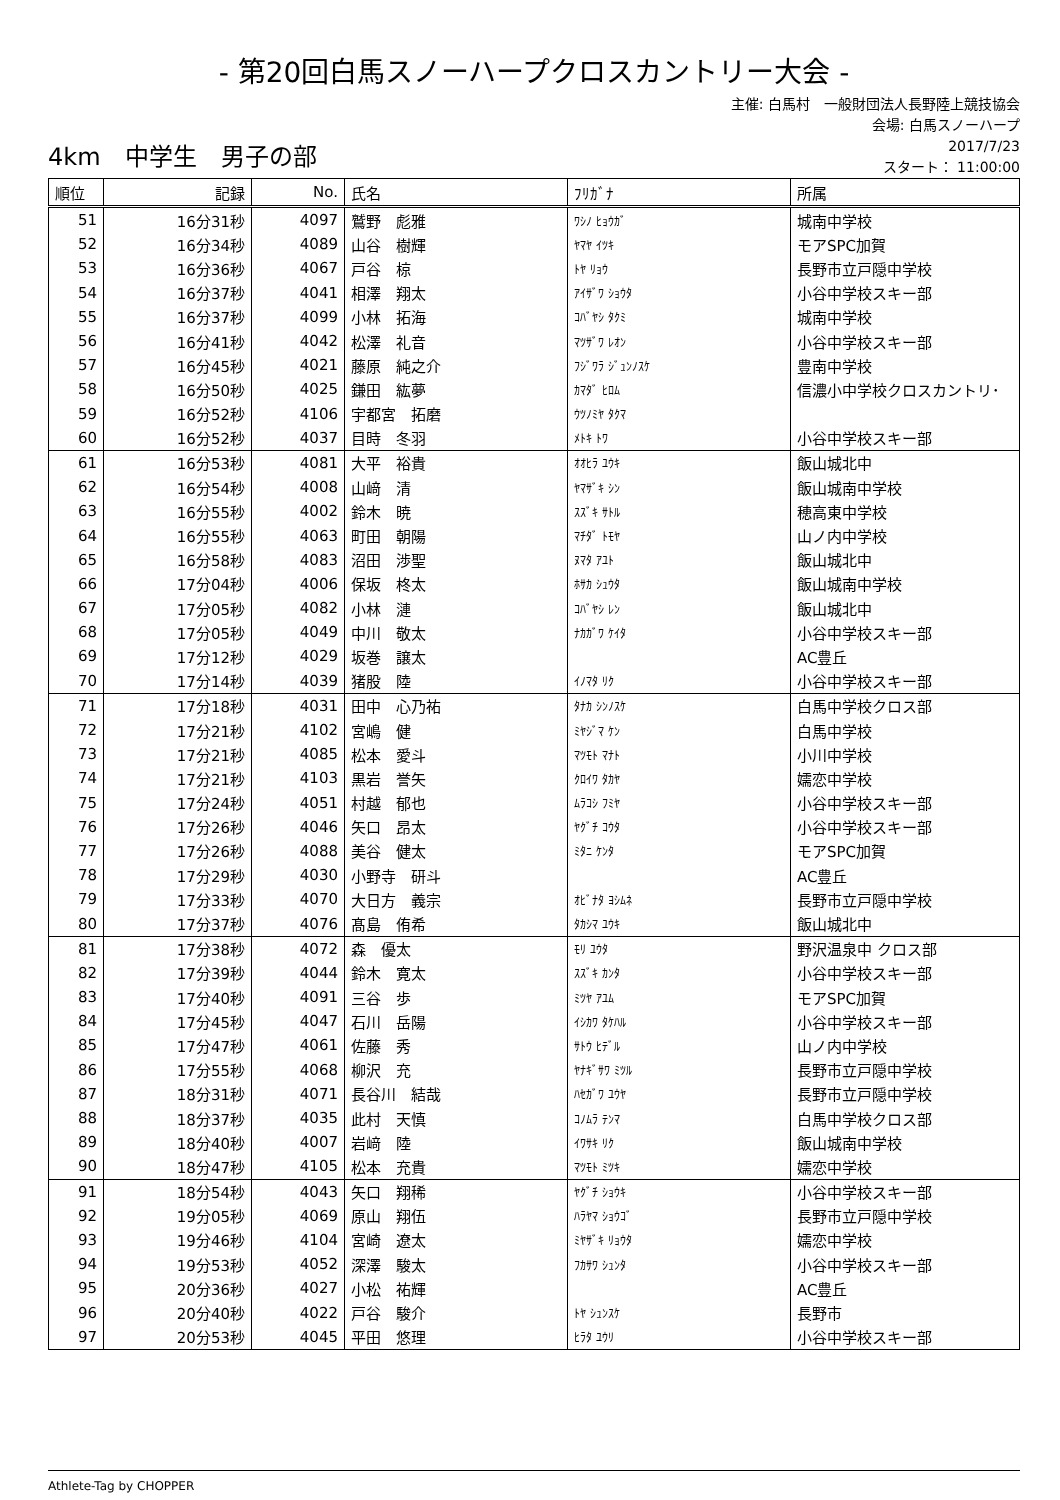- 第20回白馬スノーハープクロスカントリー大会 -
主催: 白馬村　一般財団法人長野陸上競技協会
会場: 白馬スノーハープ
4km　中学生　男子の部
2017/7/23
スタート： 11:00:00
| 順位 | 記録 | No. | 氏名 | ﾌﾘｶﾞﾅ | 所属 |
| --- | --- | --- | --- | --- | --- |
| 51 | 16分31秒 | 4097 | 鷲野 彪雅 | ﾜｼﾉ ﾋｮｳｶﾞ | 城南中学校 |
| 52 | 16分34秒 | 4089 | 山谷 樹輝 | ﾔﾏﾔ ｲﾂｷ | モアSPC加賀 |
| 53 | 16分36秒 | 4067 | 戸谷 椋 | ﾄﾔ ﾘｮｳ | 長野市立戸隠中学校 |
| 54 | 16分37秒 | 4041 | 相澤 翔太 | ｱｲｻﾞﾜ ｼｮｳﾀ | 小谷中学校スキー部 |
| 55 | 16分37秒 | 4099 | 小林 拓海 | ｺﾊﾞﾔｼ ﾀｸﾐ | 城南中学校 |
| 56 | 16分41秒 | 4042 | 松澤 礼音 | ﾏﾂｻﾞﾜ ﾚｵﾝ | 小谷中学校スキー部 |
| 57 | 16分45秒 | 4021 | 藤原 純之介 | ﾌｼﾞﾜﾗ ｼﾞｭﾝﾉｽｹ | 豊南中学校 |
| 58 | 16分50秒 | 4025 | 鎌田 紘夢 | ｶﾏﾀﾞ ﾋﾛﾑ | 信濃小中学校クロスカントリ･ |
| 59 | 16分52秒 | 4106 | 宇都宮 拓磨 | ｳﾂﾉﾐﾔ ﾀｸﾏ | |
| 60 | 16分52秒 | 4037 | 目時 冬羽 | ﾒﾄｷ ﾄﾜ | 小谷中学校スキー部 |
| 61 | 16分53秒 | 4081 | 大平 裕貴 | ｵｵﾋﾗ ﾕｳｷ | 飯山城北中 |
| 62 | 16分54秒 | 4008 | 山﨑 清 | ﾔﾏｻﾞｷ ｼﾝ | 飯山城南中学校 |
| 63 | 16分55秒 | 4002 | 鈴木 暁 | ｽｽﾞｷ ｻﾄﾙ | 穂高東中学校 |
| 64 | 16分55秒 | 4063 | 町田 朝陽 | ﾏﾁﾀﾞ ﾄﾓﾔ | 山ノ内中学校 |
| 65 | 16分58秒 | 4083 | 沼田 渉聖 | ﾇﾏﾀ ｱﾕﾄ | 飯山城北中 |
| 66 | 17分04秒 | 4006 | 保坂 柊太 | ﾎｻｶ ｼｭｳﾀ | 飯山城南中学校 |
| 67 | 17分05秒 | 4082 | 小林 漣 | ｺﾊﾞﾔｼ ﾚﾝ | 飯山城北中 |
| 68 | 17分05秒 | 4049 | 中川 敬太 | ﾅｶｶﾞﾜ ｹｲﾀ | 小谷中学校スキー部 |
| 69 | 17分12秒 | 4029 | 坂巻 譲太 | | AC豊丘 |
| 70 | 17分14秒 | 4039 | 猪股 陸 | ｲﾉﾏﾀ ﾘｸ | 小谷中学校スキー部 |
| 71 | 17分18秒 | 4031 | 田中 心乃祐 | ﾀﾅｶ ｼﾝﾉｽｹ | 白馬中学校クロス部 |
| 72 | 17分21秒 | 4102 | 宮嶋 健 | ﾐﾔｼﾞﾏ ｹﾝ | 白馬中学校 |
| 73 | 17分21秒 | 4085 | 松本 愛斗 | ﾏﾂﾓﾄ ﾏﾅﾄ | 小川中学校 |
| 74 | 17分21秒 | 4103 | 黒岩 誉矢 | ｸﾛｲﾜ ﾀｶﾔ | 嬬恋中学校 |
| 75 | 17分24秒 | 4051 | 村越 郁也 | ﾑﾗｺｼ ﾌﾐﾔ | 小谷中学校スキー部 |
| 76 | 17分26秒 | 4046 | 矢口 昂太 | ﾔｸﾞﾁ ｺｳﾀ | 小谷中学校スキー部 |
| 77 | 17分26秒 | 4088 | 美谷 健太 | ﾐﾀﾆ ｹﾝﾀ | モアSPC加賀 |
| 78 | 17分29秒 | 4030 | 小野寺 研斗 | | AC豊丘 |
| 79 | 17分33秒 | 4070 | 大日方 義宗 | ｵﾋﾞﾅﾀ ﾖｼﾑﾈ | 長野市立戸隠中学校 |
| 80 | 17分37秒 | 4076 | 髙島 侑希 | ﾀｶｼﾏ ﾕｳｷ | 飯山城北中 |
| 81 | 17分38秒 | 4072 | 森 優太 | ﾓﾘ ﾕｳﾀ | 野沢温泉中 クロス部 |
| 82 | 17分39秒 | 4044 | 鈴木 寛太 | ｽｽﾞｷ ｶﾝﾀ | 小谷中学校スキー部 |
| 83 | 17分40秒 | 4091 | 三谷 歩 | ﾐﾂﾔ ｱﾕﾑ | モアSPC加賀 |
| 84 | 17分45秒 | 4047 | 石川 岳陽 | ｲｼｶﾜ ﾀｹﾊﾙ | 小谷中学校スキー部 |
| 85 | 17分47秒 | 4061 | 佐藤 秀 | ｻﾄｳ ﾋﾃﾞﾙ | 山ノ内中学校 |
| 86 | 17分55秒 | 4068 | 柳沢 充 | ﾔﾅｷﾞｻﾜ ﾐﾂﾙ | 長野市立戸隠中学校 |
| 87 | 18分31秒 | 4071 | 長谷川 結哉 | ﾊｾｶﾞﾜ ﾕｳﾔ | 長野市立戸隠中学校 |
| 88 | 18分37秒 | 4035 | 此村 天慎 | ｺﾉﾑﾗ ﾃﾝﾏ | 白馬中学校クロス部 |
| 89 | 18分40秒 | 4007 | 岩﨑 陸 | ｲﾜｻｷ ﾘｸ | 飯山城南中学校 |
| 90 | 18分47秒 | 4105 | 松本 充貴 | ﾏﾂﾓﾄ ﾐﾂｷ | 嬬恋中学校 |
| 91 | 18分54秒 | 4043 | 矢口 翔稀 | ﾔｸﾞﾁ ｼｮｳｷ | 小谷中学校スキー部 |
| 92 | 19分05秒 | 4069 | 原山 翔伍 | ﾊﾗﾔﾏ ｼｮｳｺﾞ | 長野市立戸隠中学校 |
| 93 | 19分46秒 | 4104 | 宮崎 遼太 | ﾐﾔｻﾞｷ ﾘｮｳﾀ | 嬬恋中学校 |
| 94 | 19分53秒 | 4052 | 深澤 駿太 | ﾌｶｻﾜ ｼｭﾝﾀ | 小谷中学校スキー部 |
| 95 | 20分36秒 | 4027 | 小松 祐輝 | | AC豊丘 |
| 96 | 20分40秒 | 4022 | 戸谷 駿介 | ﾄﾔ ｼｭﾝｽｹ | 長野市 |
| 97 | 20分53秒 | 4045 | 平田 悠理 | ﾋﾗﾀ ﾕｳﾘ | 小谷中学校スキー部 |
Athlete-Tag by CHOPPER